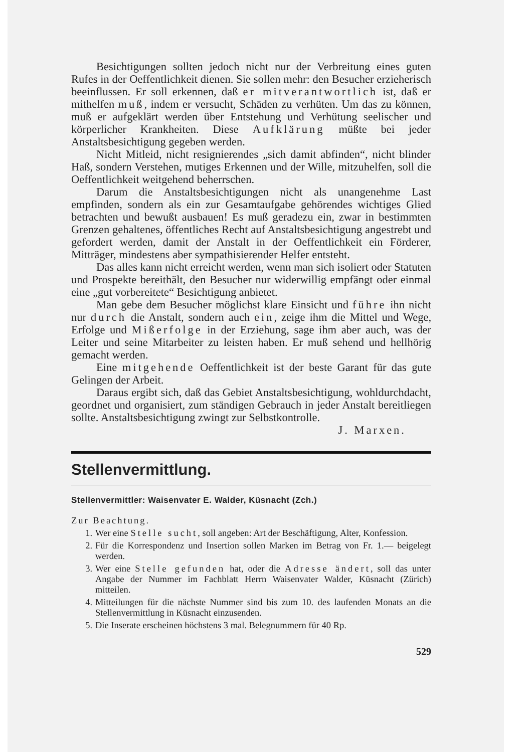Besichtigungen sollten jedoch nicht nur der Verbreitung eines guten Rufes in der Oeffentlichkeit dienen. Sie sollen mehr: den Besucher erzieherisch beeinflussen. Er soll erkennen, daß er mitverantwortlich ist, daß er mithelfen muß, indem er versucht, Schäden zu verhüten. Um das zu können, muß er aufgeklärt werden über Entstehung und Verhütung seelischer und körperlicher Krankheiten. Diese Aufklärung müßte bei jeder Anstaltsbesichtigung gegeben werden.
Nicht Mitleid, nicht resignierendes „sich damit abfinden“, nicht blinder Haß, sondern Verstehen, mutiges Erkennen und der Wille, mitzuhelfen, soll die Oeffentlichkeit weitgehend beherrschen.
Darum die Anstaltsbesichtigungen nicht als unangenehme Last empfinden, sondern als ein zur Gesamtaufgabe gehörendes wichtiges Glied betrachten und bewußt ausbauen! Es muß geradezu ein, zwar in bestimmten Grenzen gehaltenes, öffentliches Recht auf Anstaltsbesichtigung angestrebt und gefordert werden, damit der Anstalt in der Oeffentlichkeit ein Förderer, Mitträger, mindestens aber sympathisierender Helfer entsteht.
Das alles kann nicht erreicht werden, wenn man sich isoliert oder Statuten und Prospekte bereithält, den Besucher nur widerwillig empfängt oder einmal eine „gut vorbereitete“ Besichtigung anbietet.
Man gebe dem Besucher möglichst klare Einsicht und führe ihn nicht nur durch die Anstalt, sondern auch ein, zeige ihm die Mittel und Wege, Erfolge und Mißerfolge in der Erziehung, sage ihm aber auch, was der Leiter und seine Mitarbeiter zu leisten haben. Er muß sehend und hellhörig gemacht werden.
Eine mitgehende Oeffentlichkeit ist der beste Garant für das gute Gelingen der Arbeit.
Daraus ergibt sich, daß das Gebiet Anstaltsbesichtigung, wohldurchdacht, geordnet und organisiert, zum ständigen Gebrauch in jeder Anstalt bereitliegen sollte. Anstaltsbesichtigung zwingt zur Selbstkontrolle.
J. Marxen.
Stellenvermittlung.
Stellenvermittler: Waisenvater E. Walder, Küsnacht (Zch.)
Zur Beachtung.
1. Wer eine Stelle sucht, soll angeben: Art der Beschäftigung, Alter, Konfession.
2. Für die Korrespondenz und Insertion sollen Marken im Betrag von Fr. 1.— beigelegt werden.
3. Wer eine Stelle gefunden hat, oder die Adresse ändert, soll das unter Angabe der Nummer im Fachblatt Herrn Waisenvater Walder, Küsnacht (Zürich) mitteilen.
4. Mitteilungen für die nächste Nummer sind bis zum 10. des laufenden Monats an die Stellenvermittlung in Küsnacht einzusenden.
5. Die Inserate erscheinen höchstens 3 mal. Belegnummern für 40 Rp.
529